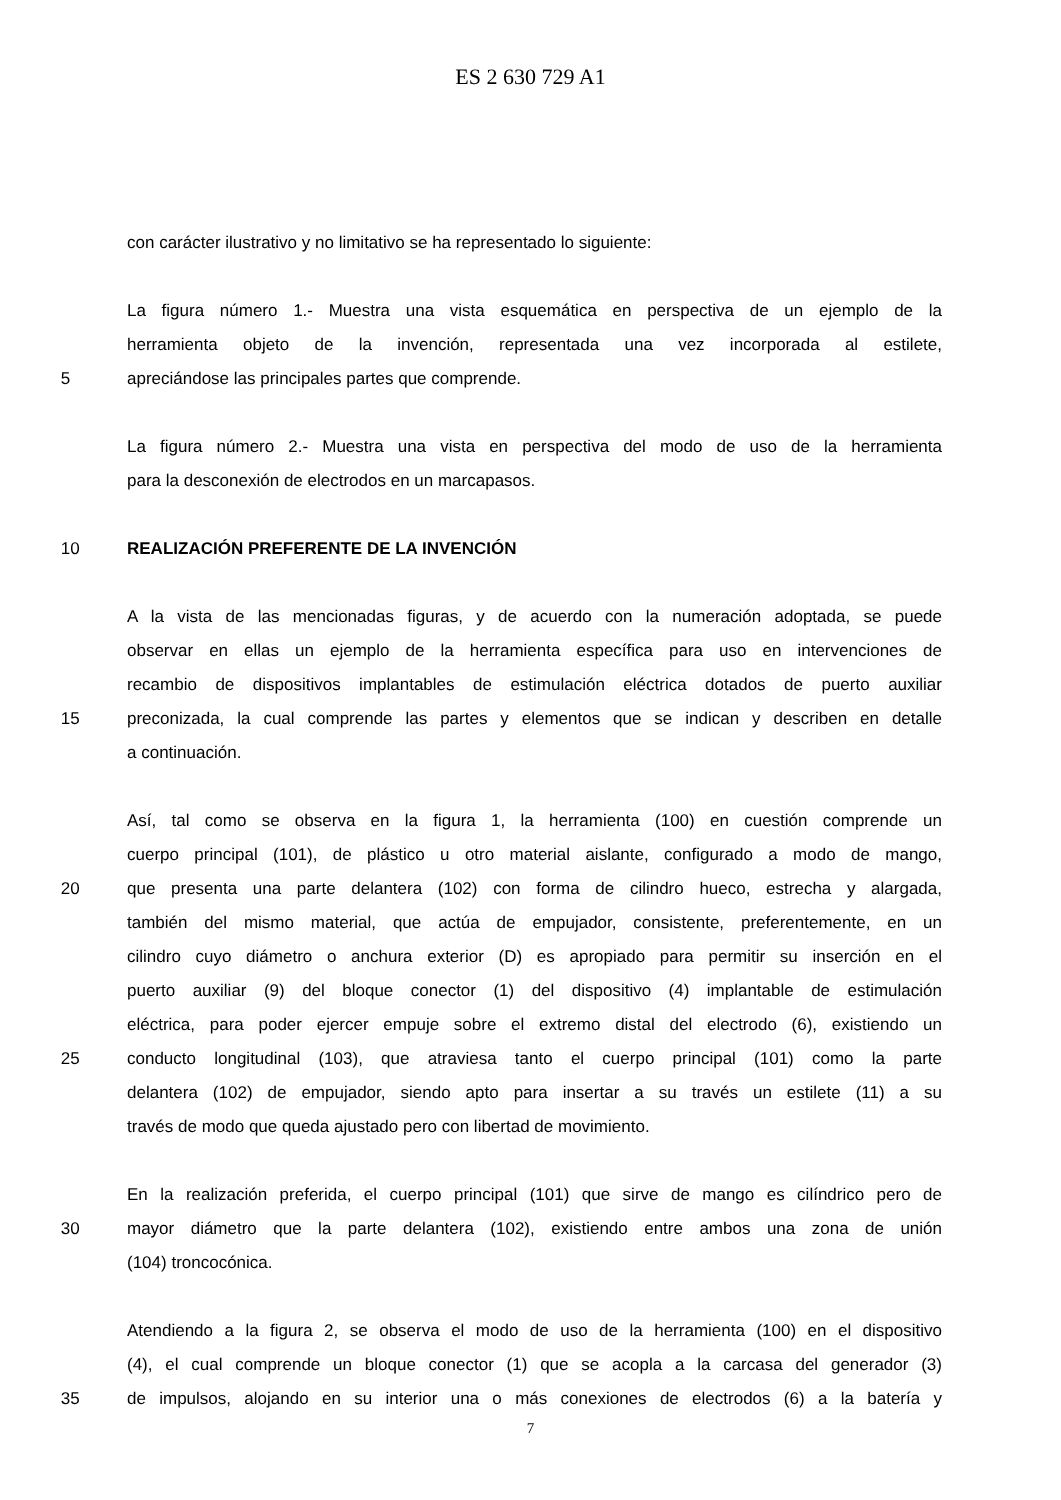ES 2 630 729 A1
con carácter ilustrativo y no limitativo se ha representado lo siguiente:
La figura número 1.- Muestra una vista esquemática en perspectiva de un ejemplo de la
herramienta objeto de la invención, representada una vez incorporada al estilete,
5 apreciándose las principales partes que comprende.
La figura número 2.- Muestra una vista en perspectiva del modo de uso de la herramienta
para la desconexión de electrodos en un marcapasos.
10 REALIZACIÓN PREFERENTE DE LA INVENCIÓN
A la vista de las mencionadas figuras, y de acuerdo con la numeración adoptada, se puede
observar en ellas un ejemplo de la herramienta específica para uso en intervenciones de
recambio de dispositivos implantables de estimulación eléctrica dotados de puerto auxiliar
15 preconizada, la cual comprende las partes y elementos que se indican y describen en detalle
a continuación.
Así, tal como se observa en la figura 1, la herramienta (100) en cuestión comprende un
cuerpo principal (101), de plástico u otro material aislante, configurado a modo de mango,
20 que presenta una parte delantera (102) con forma de cilindro hueco, estrecha y alargada,
también del mismo material, que actúa de empujador, consistente, preferentemente, en un
cilindro cuyo diámetro o anchura exterior (D) es apropiado para permitir su inserción en el
puerto auxiliar (9) del bloque conector (1) del dispositivo (4) implantable de estimulación
eléctrica, para poder ejercer empuje sobre el extremo distal del electrodo (6), existiendo un
25 conducto longitudinal (103), que atraviesa tanto el cuerpo principal (101) como la parte
delantera (102) de empujador, siendo apto para insertar a su través un estilete (11) a su
través de modo que queda ajustado pero con libertad de movimiento.
En la realización preferida, el cuerpo principal (101) que sirve de mango es cilíndrico pero de
30 mayor diámetro que la parte delantera (102), existiendo entre ambos una zona de unión
(104) troncocónica.
Atendiendo a la figura 2, se observa el modo de uso de la herramienta (100) en el dispositivo
(4), el cual comprende un bloque conector (1) que se acopla a la carcasa del generador (3)
35 de impulsos, alojando en su interior una o más conexiones de electrodos (6) a la batería y
7